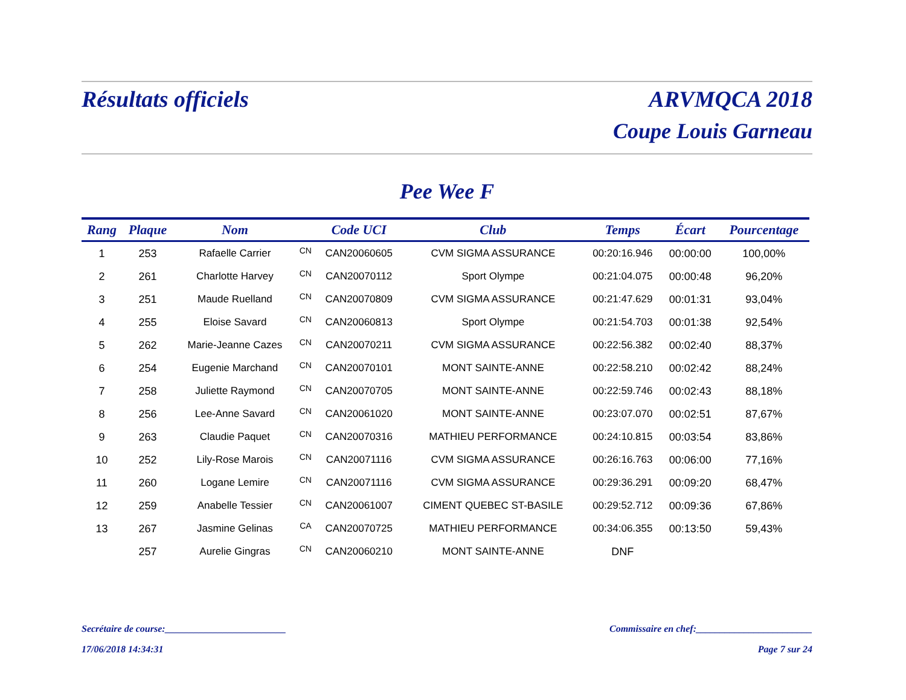Résultats officiels ARVMQCA 2018
Coupe Louis Garneau
Pee Wee F
| Rang | Plaque | Nom | | Code UCI | Club | Temps | Écart | Pourcentage |
| --- | --- | --- | --- | --- | --- | --- | --- | --- |
| 1 | 253 | Rafaelle Carrier | CN | CAN20060605 | CVM SIGMA ASSURANCE | 00:20:16.946 | 00:00:00 | 100,00% |
| 2 | 261 | Charlotte Harvey | CN | CAN20070112 | Sport Olympe | 00:21:04.075 | 00:00:48 | 96,20% |
| 3 | 251 | Maude Ruelland | CN | CAN20070809 | CVM SIGMA ASSURANCE | 00:21:47.629 | 00:01:31 | 93,04% |
| 4 | 255 | Eloise Savard | CN | CAN20060813 | Sport Olympe | 00:21:54.703 | 00:01:38 | 92,54% |
| 5 | 262 | Marie-Jeanne Cazes | CN | CAN20070211 | CVM SIGMA ASSURANCE | 00:22:56.382 | 00:02:40 | 88,37% |
| 6 | 254 | Eugenie Marchand | CN | CAN20070101 | MONT SAINTE-ANNE | 00:22:58.210 | 00:02:42 | 88,24% |
| 7 | 258 | Juliette Raymond | CN | CAN20070705 | MONT SAINTE-ANNE | 00:22:59.746 | 00:02:43 | 88,18% |
| 8 | 256 | Lee-Anne Savard | CN | CAN20061020 | MONT SAINTE-ANNE | 00:23:07.070 | 00:02:51 | 87,67% |
| 9 | 263 | Claudie Paquet | CN | CAN20070316 | MATHIEU PERFORMANCE | 00:24:10.815 | 00:03:54 | 83,86% |
| 10 | 252 | Lily-Rose Marois | CN | CAN20071116 | CVM SIGMA ASSURANCE | 00:26:16.763 | 00:06:00 | 77,16% |
| 11 | 260 | Logane Lemire | CN | CAN20071116 | CVM SIGMA ASSURANCE | 00:29:36.291 | 00:09:20 | 68,47% |
| 12 | 259 | Anabelle Tessier | CN | CAN20061007 | CIMENT QUEBEC ST-BASILE | 00:29:52.712 | 00:09:36 | 67,86% |
| 13 | 267 | Jasmine Gelinas | CA | CAN20070725 | MATHIEU PERFORMANCE | 00:34:06.355 | 00:13:50 | 59,43% |
| | 257 | Aurelie Gingras | CN | CAN20060210 | MONT SAINTE-ANNE | DNF | | |
Secrétaire de course:_________________________ Commissaire en chef:________________________
17/06/2018 14:34:31 Page 7 sur 24